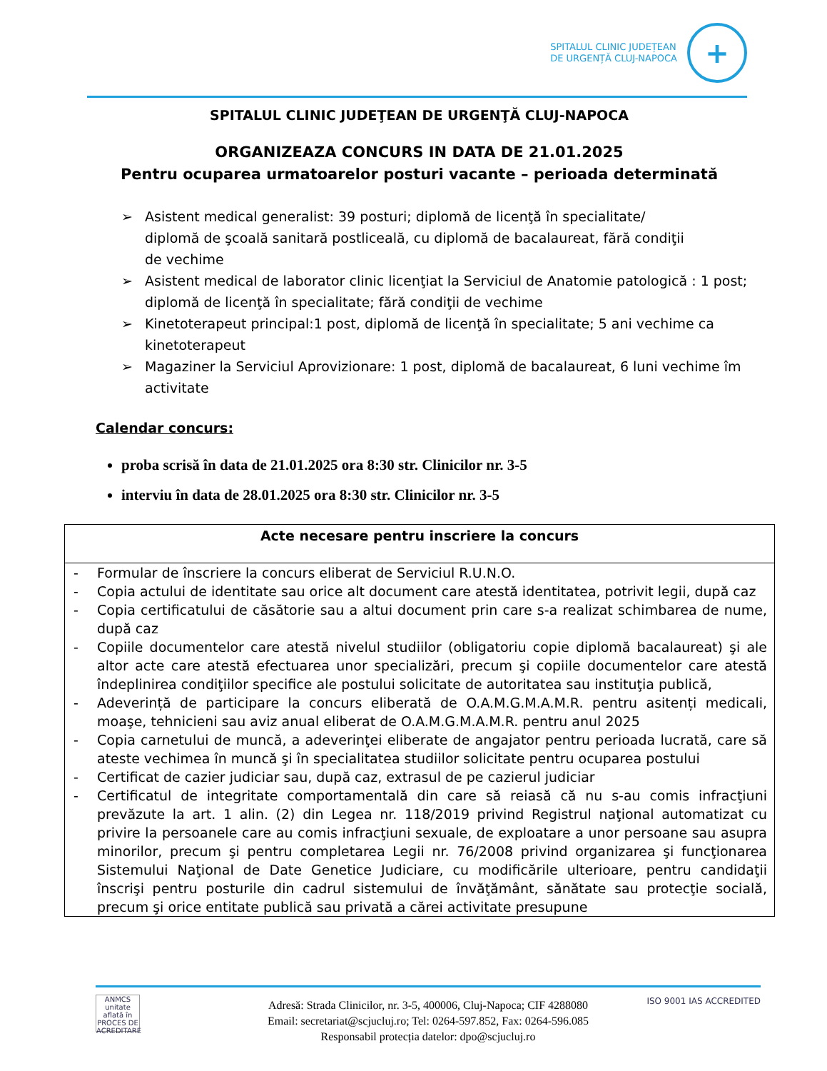SPITALUL CLINIC JUDEȚEAN
DE URGENȚĂ CLUJ-NAPOCA
+
SPITALUL CLINIC JUDEŢEAN DE URGENŢĂ CLUJ-NAPOCA
ORGANIZEAZA CONCURS IN DATA DE 21.01.2025
Pentru ocuparea urmatoarelor posturi vacante – perioada determinată
➢ Asistent medical generalist: 39 posturi; diplomă de licenţă în specialitate/
diplomă de şcoală sanitară postliceală, cu diplomă de bacalaureat, fără condiţii
de vechime
➢ Asistent medical de laborator clinic licenţiat la Serviciul de Anatomie patologică : 1 post; diplomă de licenţă în specialitate; fără condiţii de vechime
➢ Kinetoterapeut principal:1 post, diplomă de licenţă în specialitate; 5 ani vechime ca kinetoterapeut
➢ Magaziner la Serviciul Aprovizionare: 1 post, diplomă de bacalaureat, 6 luni vechime îm activitate
Calendar concurs:
proba scrisă în data de 21.01.2025 ora 8:30 str. Clinicilor nr. 3-5
interviu în data de 28.01.2025 ora 8:30 str. Clinicilor nr. 3-5
| Acte necesare pentru inscriere la concurs |
| --- |
| - Formular de înscriere la concurs eliberat de Serviciul R.U.N.O. - Copia actului de identitate sau orice alt document care atestă identitatea, potrivit legii, după caz - Copia certificatului de căsătorie sau a altui document prin care s-a realizat schimbarea de nume, după caz - Copiile documentelor care atestă nivelul studiilor (obligatoriu copie diplomă bacalaureat) şi ale altor acte care atestă efectuarea unor specializări, precum şi copiile documentelor care atestă îndeplinirea condiţiilor specifice ale postului solicitate de autoritatea sau instituţia publică, - Adeverință de participare la concurs eliberată de O.A.M.G.M.A.M.R. pentru asitenți medicali, moaşe, tehnicieni sau aviz anual eliberat de O.A.M.G.M.A.M.R. pentru anul 2025 - Copia carnetului de muncă, a adeverinţei eliberate de angajator pentru perioada lucrată, care să ateste vechimea în muncă şi în specialitatea studiilor solicitate pentru ocuparea postului - Certificat de cazier judiciar sau, după caz, extrasul de pe cazierul judiciar - Certificatul de integritate comportamentală din care să reiasă că nu s-au comis infracţiuni prevăzute la art. 1 alin. (2) din Legea nr. 118/2019 privind Registrul naţional automatizat cu privire la persoanele care au comis infracţiuni sexuale, de exploatare a unor persoane sau asupra minorilor, precum şi pentru completarea Legii nr. 76/2008 privind organizarea şi funcţionarea Sistemului Naţional de Date Genetice Judiciare, cu modificările ulterioare, pentru candidaţii înscrişi pentru posturile din cadrul sistemului de învăţământ, sănătate sau protecţie socială, precum şi orice entitate publică sau privată a cărei activitate presupune |
ANMCS
unitate aflată în PROCES DE ACREDITARE
ISO 9001 IAS ACCREDITED
Adresă: Strada Clinicilor, nr. 3-5, 400006, Cluj-Napoca; CIF 4288080
Email: secretariat@scjucluj.ro; Tel: 0264-597.852, Fax: 0264-596.085
Responsabil protecția datelor: dpo@scjucluj.ro